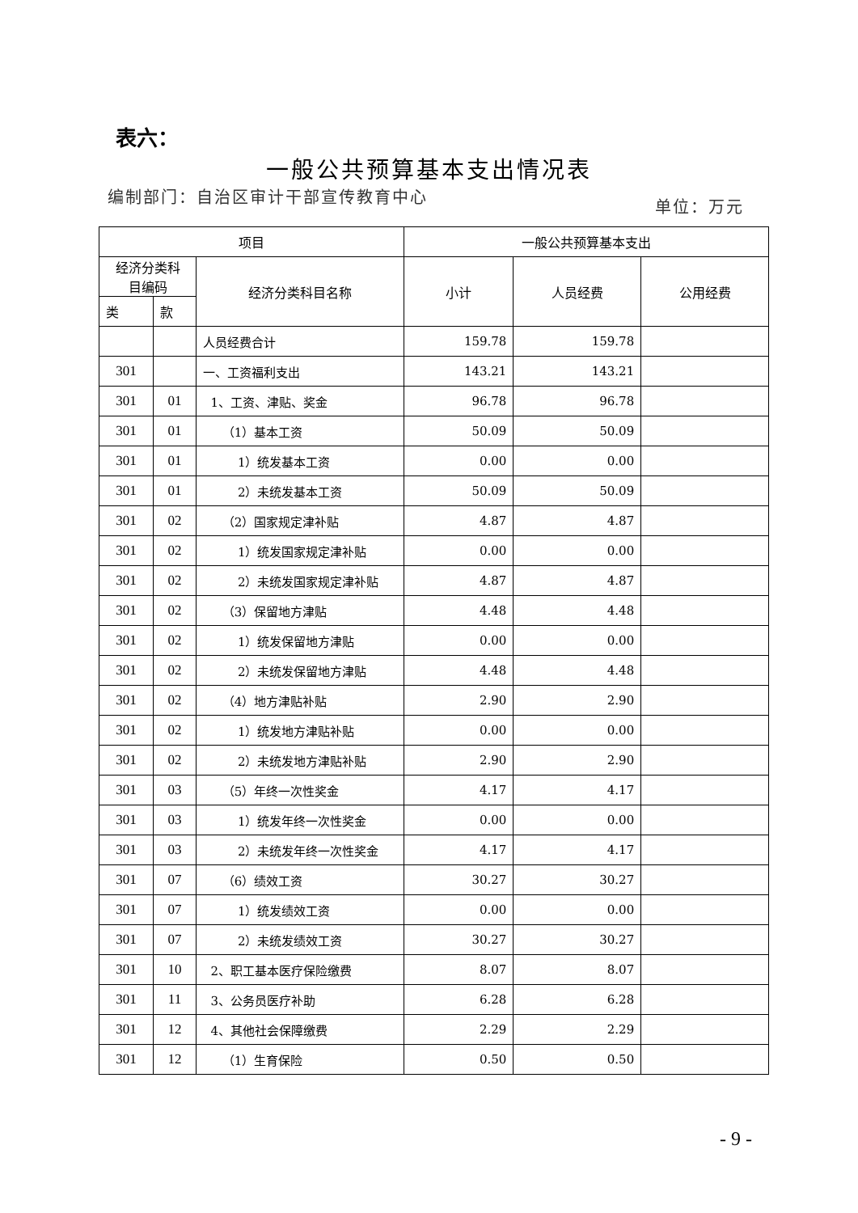表六：
一般公共预算基本支出情况表
编制部门：自治区审计干部宣传教育中心
单位：万元
| 项目 | | | 一般公共预算基本支出 | | |
| --- | --- | --- | --- | --- | --- |
| 经济分类科 目编码 | | 经济分类科目名称 | 小计 | 人员经费 | 公用经费 |
| 类 | 款 | | | | |
| | | 人员经费合计 | 159.78 | 159.78 | |
| 301 | | 一、工资福利支出 | 143.21 | 143.21 | |
| 301 | 01 | 1、工资、津贴、奖金 | 96.78 | 96.78 | |
| 301 | 01 | （1）基本工资 | 50.09 | 50.09 | |
| 301 | 01 | 1）统发基本工资 | 0.00 | 0.00 | |
| 301 | 01 | 2）未统发基本工资 | 50.09 | 50.09 | |
| 301 | 02 | （2）国家规定津补贴 | 4.87 | 4.87 | |
| 301 | 02 | 1）统发国家规定津补贴 | 0.00 | 0.00 | |
| 301 | 02 | 2）未统发国家规定津补贴 | 4.87 | 4.87 | |
| 301 | 02 | （3）保留地方津贴 | 4.48 | 4.48 | |
| 301 | 02 | 1）统发保留地方津贴 | 0.00 | 0.00 | |
| 301 | 02 | 2）未统发保留地方津贴 | 4.48 | 4.48 | |
| 301 | 02 | （4）地方津贴补贴 | 2.90 | 2.90 | |
| 301 | 02 | 1）统发地方津贴补贴 | 0.00 | 0.00 | |
| 301 | 02 | 2）未统发地方津贴补贴 | 2.90 | 2.90 | |
| 301 | 03 | （5）年终一次性奖金 | 4.17 | 4.17 | |
| 301 | 03 | 1）统发年终一次性奖金 | 0.00 | 0.00 | |
| 301 | 03 | 2）未统发年终一次性奖金 | 4.17 | 4.17 | |
| 301 | 07 | （6）绩效工资 | 30.27 | 30.27 | |
| 301 | 07 | 1）统发绩效工资 | 0.00 | 0.00 | |
| 301 | 07 | 2）未统发绩效工资 | 30.27 | 30.27 | |
| 301 | 10 | 2、职工基本医疗保险缴费 | 8.07 | 8.07 | |
| 301 | 11 | 3、公务员医疗补助 | 6.28 | 6.28 | |
| 301 | 12 | 4、其他社会保障缴费 | 2.29 | 2.29 | |
| 301 | 12 | （1）生育保险 | 0.50 | 0.50 | |
- 9 -